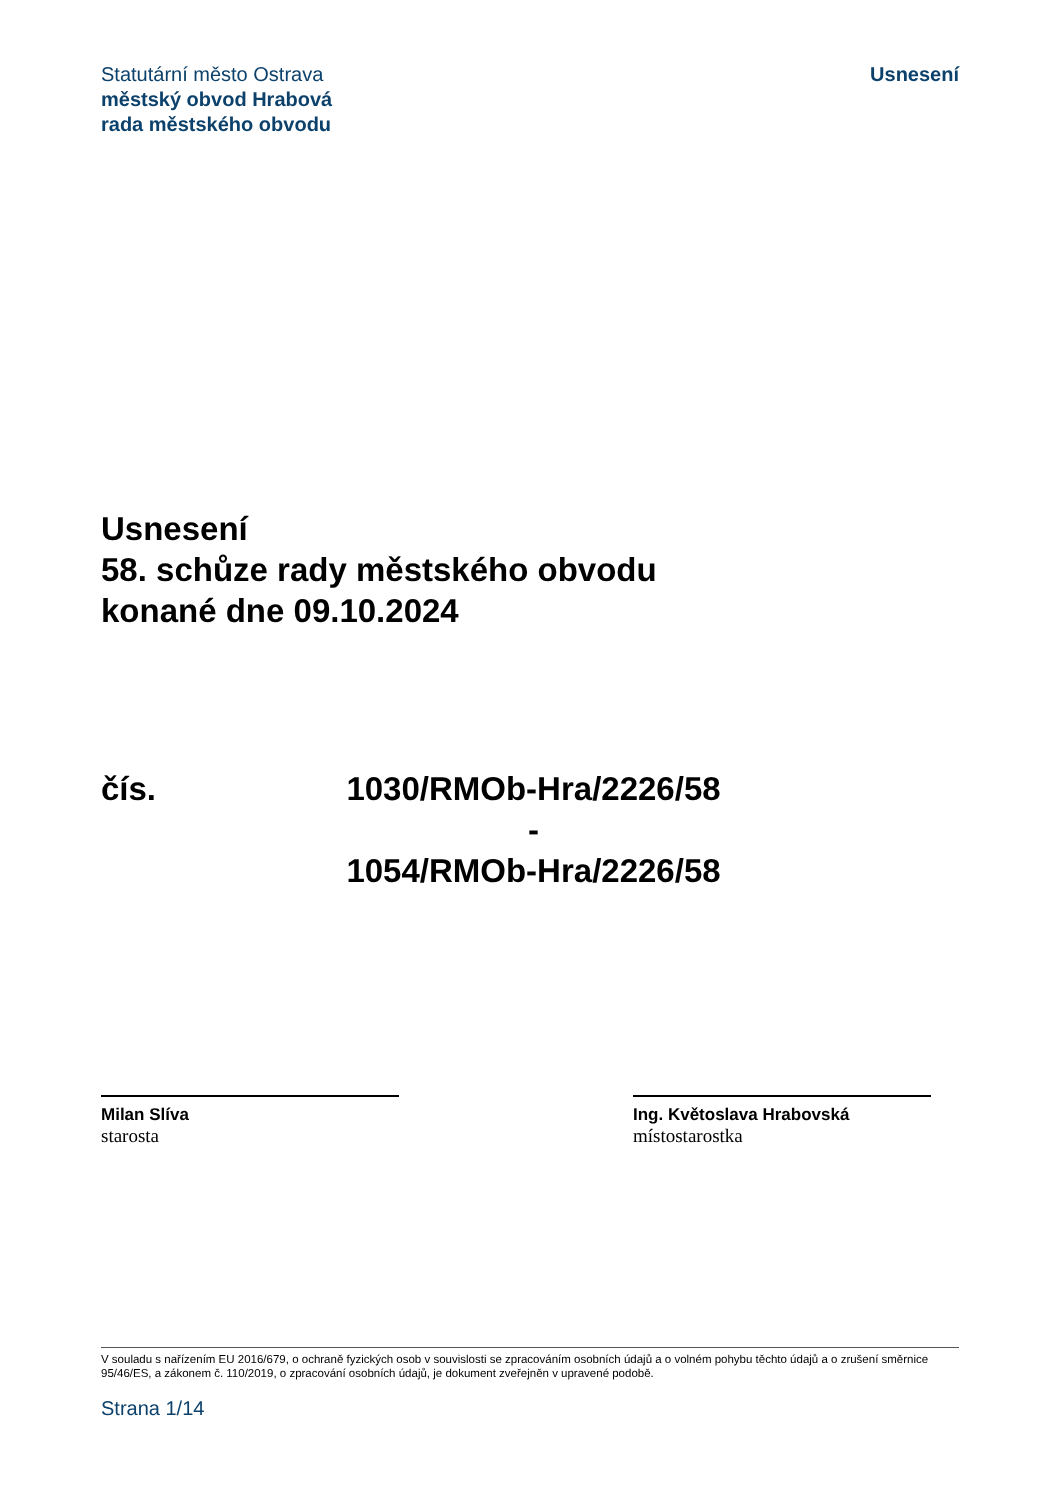Statutární město Ostrava
městský obvod Hrabová
rada městského obvodu
Usnesení
Usnesení
58. schůze rady městského obvodu
konané dne 09.10.2024
čís. 1030/RMOb-Hra/2226/58
-
1054/RMOb-Hra/2226/58
Milan Slíva
starosta
Ing. Květoslava Hrabovská
místostarostka
V souladu s nařízením EU 2016/679, o ochraně fyzických osob v souvislosti se zpracováním osobních údajů a o volném pohybu těchto údajů a o zrušení směrnice 95/46/ES, a zákonem č. 110/2019, o zpracování osobních údajů, je dokument zveřejněn v upravené podobě.
Strana 1/14